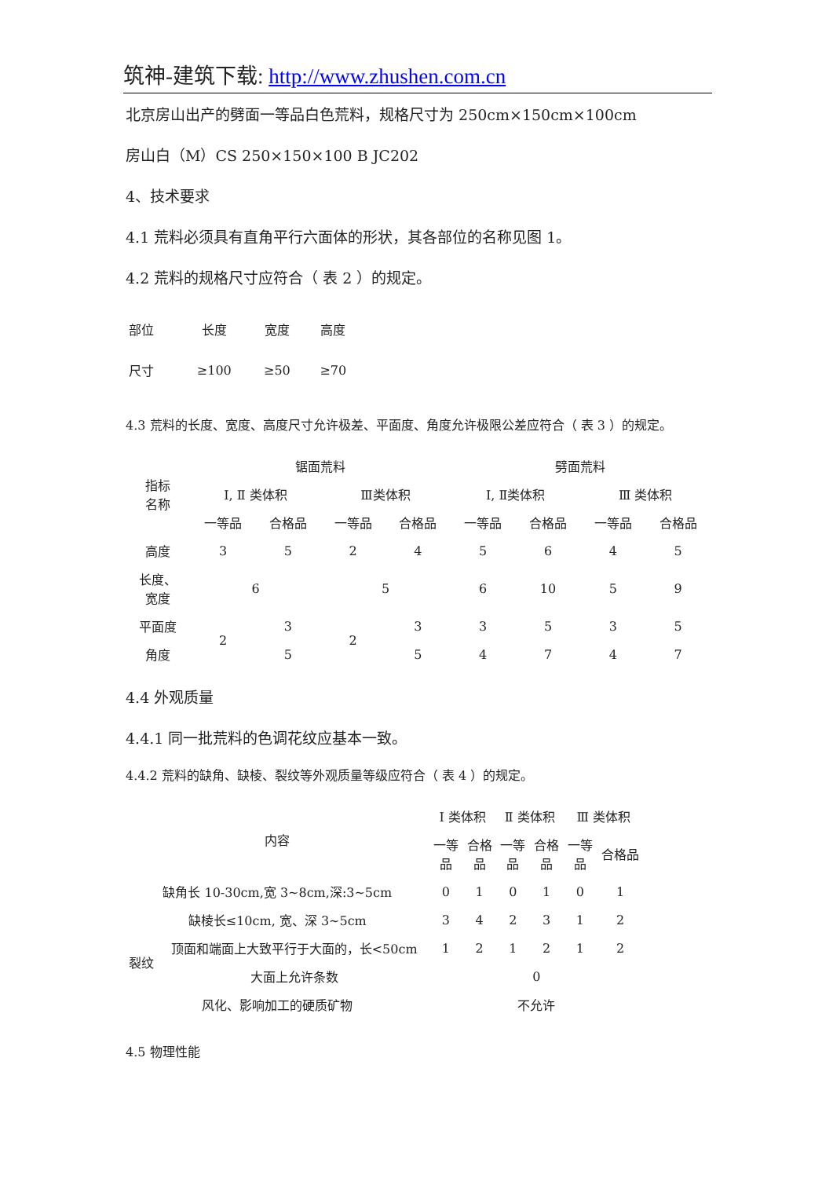筑神-建筑下载: http://www.zhushen.com.cn
北京房山出产的劈面一等品白色荒料，规格尺寸为 250cm×150cm×100cm
房山白（M）CS 250×150×100 B JC202
4、技术要求
4.1 荒料必须具有直角平行六面体的形状，其各部位的名称见图 1。
4.2 荒料的规格尺寸应符合（ 表 2 ）的规定。
| 部位 | 长度 | 宽度 | 高度 |
| 尺寸 | ≥100 | ≥50 | ≥70 |
4.3 荒料的长度、宽度、高度尺寸允许极差、平面度、角度允许极限公差应符合（ 表 3 ）的规定。
| 指标 名称 | 锯面荒料 | | | | 劈面荒料 | | | |
| | Ⅰ, Ⅱ 类体积 | | Ⅲ类体积 | | Ⅰ, Ⅱ类体积 | | Ⅲ 类体积 | |
| | 一等品 | 合格品 | 一等品 | 合格品 | 一等品 | 合格品 | 一等品 | 合格品 |
| 高度 | 3 | 5 | 2 | 4 | 5 | 6 | 4 | 5 |
| 长度、 宽度 | 6 | | 5 | | 6 | 10 | 5 | 9 |
| 平面度 | 2 | 3 | 2 | 3 | 3 | 5 | 3 | 5 |
| 角度 | | 5 | | 5 | 4 | 7 | 4 | 7 |
4.4 外观质量
4.4.1 同一批荒料的色调花纹应基本一致。
4.4.2 荒料的缺角、缺棱、裂纹等外观质量等级应符合（ 表 4 ）的规定。
| 内容 | | Ⅰ 类体积 | | Ⅱ 类体积 | | Ⅲ 类体积 | |
| | | 一等 品 | 合格 品 | 一等 品 | 合格 品 | 一等 品 | 合格品 |
| 缺角长 10-30cm,宽 3~8cm,深:3~5cm | | 0 | 1 | 0 | 1 | 0 | 1 |
| 缺棱长≤10cm, 宽、深 3~5cm | | 3 | 4 | 2 | 3 | 1 | 2 |
| 裂纹 | 顶面和端面上大致平行于大面的，长<50cm | 1 | 2 | 1 | 2 | 1 | 2 |
| | 大面上允许条数 | 0 | | | | | |
| 风化、影响加工的硬质矿物 | | 不允许 | | | | | |
4.5 物理性能